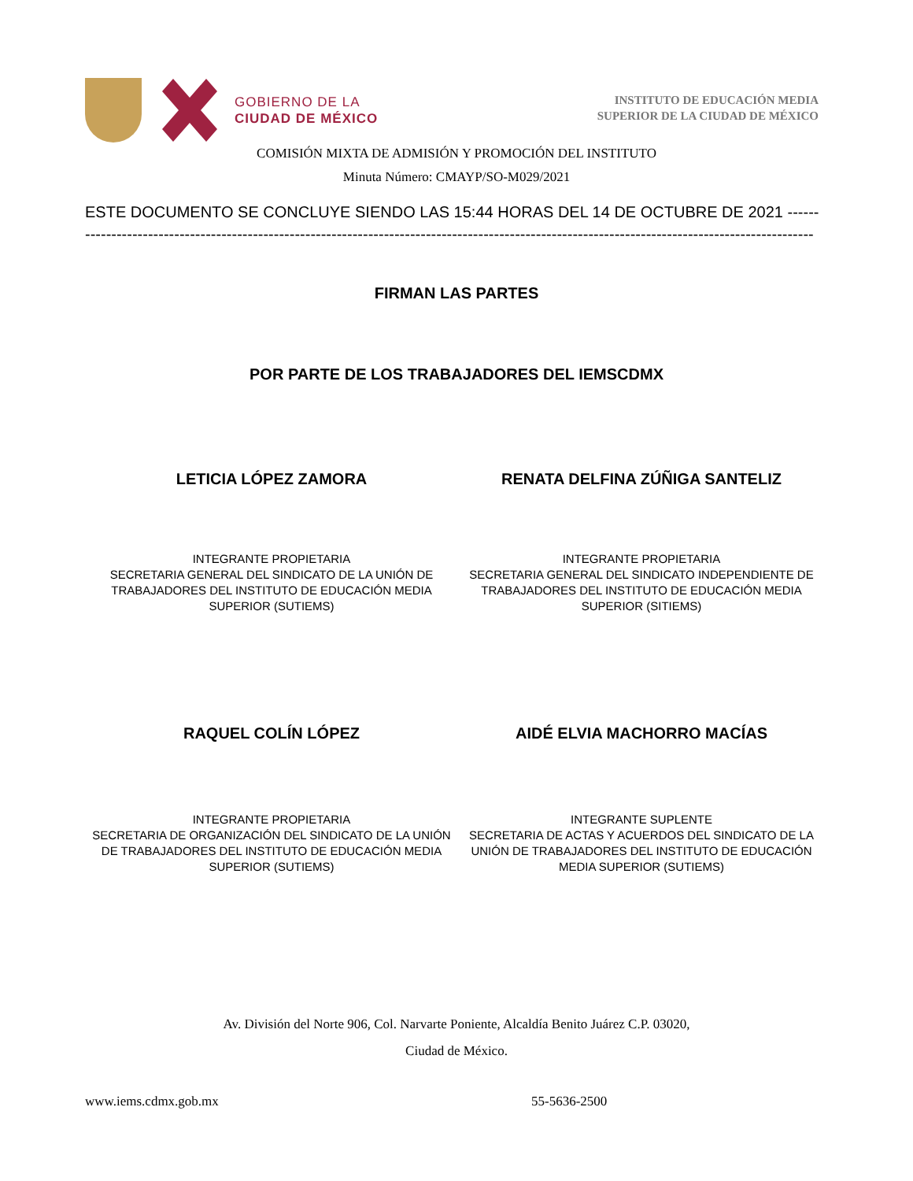GOBIERNO DE LA
CIUDAD DE MÉXICO
INSTITUTO DE EDUCACIÓN MEDIA
SUPERIOR DE LA CIUDAD DE MÉXICO
COMISIÓN MIXTA DE ADMISIÓN Y PROMOCIÓN DEL INSTITUTO
Minuta Número: CMAYP/SO-M029/2021
ESTE DOCUMENTO SE CONCLUYE SIENDO LAS 15:44 HORAS DEL 14 DE OCTUBRE DE 2021 ---------------
-------------------------------------------------------------------------------------------------------------------------------------------
FIRMAN LAS PARTES
POR PARTE DE LOS TRABAJADORES DEL IEMSCDMX
LETICIA LÓPEZ ZAMORA RENATA DELFINA ZÚÑIGA SANTELIZ
INTEGRANTE PROPIETARIA
SECRETARIA GENERAL DEL SINDICATO DE LA UNIÓN DE TRABAJADORES DEL INSTITUTO DE EDUCACIÓN MEDIA SUPERIOR (SUTIEMS)
INTEGRANTE PROPIETARIA
SECRETARIA GENERAL DEL SINDICATO INDEPENDIENTE DE TRABAJADORES DEL INSTITUTO DE EDUCACIÓN MEDIA SUPERIOR (SITIEMS)
RAQUEL COLÍN LÓPEZ AIDÉ ELVIA MACHORRO MACÍAS
INTEGRANTE PROPIETARIA
SECRETARIA DE ORGANIZACIÓN DEL SINDICATO DE LA UNIÓN DE TRABAJADORES DEL INSTITUTO DE EDUCACIÓN MEDIA SUPERIOR (SUTIEMS)
INTEGRANTE SUPLENTE
SECRETARIA DE ACTAS Y ACUERDOS DEL SINDICATO DE LA UNIÓN DE TRABAJADORES DEL INSTITUTO DE EDUCACIÓN MEDIA SUPERIOR (SUTIEMS)
Av. División del Norte 906, Col. Narvarte Poniente, Alcaldía Benito Juárez C.P. 03020,
Ciudad de México.
www.iems.cdmx.gob.mx 55-5636-2500